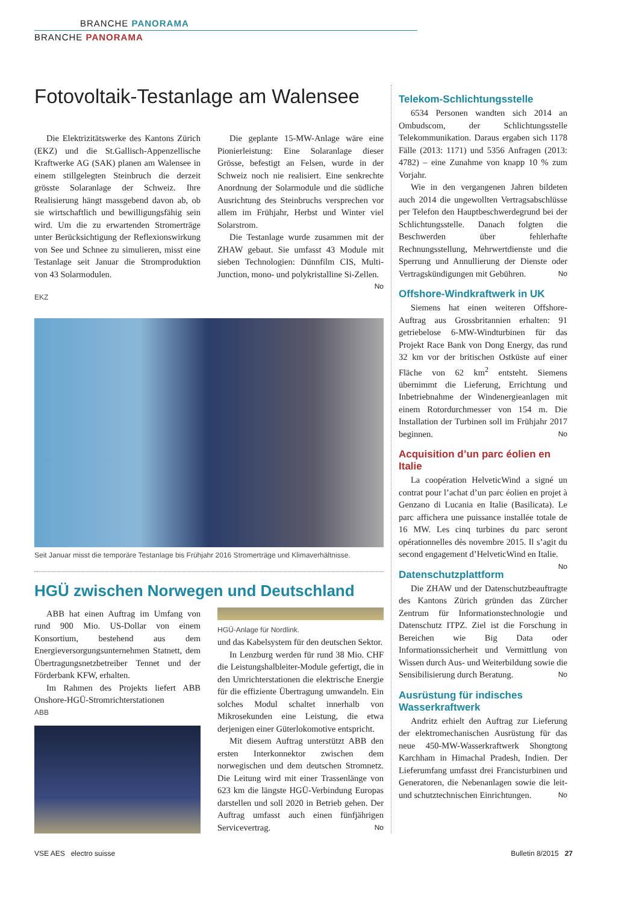BRANCHE PANORAMA
BRANCHE PANORAMA
Fotovoltaik-Testanlage am Walensee
Die Elektrizitätswerke des Kantons Zürich (EKZ) und die St.Gallisch-Appenzellische Kraftwerke AG (SAK) planen am Walensee in einem stillgelegten Steinbruch die derzeit grösste Solaranlage der Schweiz. Ihre Realisierung hängt massgebend davon ab, ob sie wirtschaftlich und bewilligungsfähig sein wird. Um die zu erwartenden Stromerträge unter Berücksichtigung der Reflexionswirkung von See und Schnee zu simulieren, misst eine Testanlage seit Januar die Stromproduktion von 43 Solarmodulen.
Die geplante 15-MW-Anlage wäre eine Pionierleistung: Eine Solaranlage dieser Grösse, befestigt an Felsen, wurde in der Schweiz noch nie realisiert. Eine senkrechte Anordnung der Solarmodule und die südliche Ausrichtung des Steinbruchs versprechen vor allem im Frühjahr, Herbst und Winter viel Solarstrom.
Die Testanlage wurde zusammen mit der ZHAW gebaut. Sie umfasst 43 Module mit sieben Technologien: Dünnfilm CIS, Multi-Junction, mono- und polykristalline Si-Zellen. No
EKZ
Seit Januar misst die temporäre Testanlage bis Frühjahr 2016 Stromerträge und Klimaverhältnisse.
HGÜ zwischen Norwegen und Deutschland
ABB hat einen Auftrag im Umfang von rund 900 Mio. US-Dollar von einem Konsortium, bestehend aus dem Energieversorgungsunternehmen Statnett, dem Übertragungsnetzbetreiber Tennet und der Förderbank KFW, erhalten.
Im Rahmen des Projekts liefert ABB Onshore-HGÜ-Stromrichterstationen
ABB
HGÜ-Anlage für Nordlink.
und das Kabelsystem für den deutschen Sektor.
In Lenzburg werden für rund 38 Mio. CHF die Leistungshalbleiter-Module gefertigt, die in den Umrichterstationen die elektrische Energie für die effiziente Übertragung umwandeln. Ein solches Modul schaltet innerhalb von Mikrosekunden eine Leistung, die etwa derjenigen einer Güterlokomotive entspricht.
Mit diesem Auftrag unterstützt ABB den ersten Interkonnektor zwischen dem norwegischen und dem deutschen Stromnetz. Die Leitung wird mit einer Trassenlänge von 623 km die längste HGÜ-Verbindung Europas darstellen und soll 2020 in Betrieb gehen. Der Auftrag umfasst auch einen fünfjährigen Servicevertrag. No
Telekom-Schlichtungsstelle
6534 Personen wandten sich 2014 an Ombudscom, der Schlichtungsstelle Telekommunikation. Daraus ergaben sich 1178 Fälle (2013: 1171) und 5356 Anfragen (2013: 4782) – eine Zunahme von knapp 10 % zum Vorjahr.
Wie in den vergangenen Jahren bildeten auch 2014 die ungewollten Vertragsabschlüsse per Telefon den Hauptbeschwerdegrund bei der Schlichtungsstelle. Danach folgten die Beschwerden über fehlerhafte Rechnungsstellung, Mehrwertdienste und die Sperrung und Annullierung der Dienste oder Vertragskündigungen mit Gebühren. No
Offshore-Windkraftwerk in UK
Siemens hat einen weiteren Offshore-Auftrag aus Grossbritannien erhalten: 91 getriebelose 6-MW-Windturbinen für das Projekt Race Bank von Dong Energy, das rund 32 km vor der britischen Ostküste auf einer Fläche von 62 km<sup>2</sup> entsteht. Siemens übernimmt die Lieferung, Errichtung und Inbetriebnahme der Windenergieanlagen mit einem Rotordurchmesser von 154 m. Die Installation der Turbinen soll im Frühjahr 2017 beginnen. No
Acquisition d’un parc éolien en Italie
La coopération HelveticWind a signé un contrat pour l’achat d’un parc éolien en projet à Genzano di Lucania en Italie (Basilicata). Le parc affichera une puissance installée totale de 16 MW. Les cinq turbines du parc seront opérationnelles dès novembre 2015. Il s’agit du second engagement d’HelveticWind en Italie. No
Datenschutzplattform
Die ZHAW und der Datenschutzbeauftragte des Kantons Zürich gründen das Zürcher Zentrum für Informationstechnologie und Datenschutz ITPZ. Ziel ist die Forschung in Bereichen wie Big Data oder Informationssicherheit und Vermittlung von Wissen durch Aus- und Weiterbildung sowie die Sensibilisierung durch Beratung. No
Ausrüstung für indisches Wasserkraftwerk
Andritz erhielt den Auftrag zur Lieferung der elektromechanischen Ausrüstung für das neue 450-MW-Wasserkraftwerk Shongtong Karchham in Himachal Pradesh, Indien. Der Lieferumfang umfasst drei Francisturbinen und Generatoren, die Nebenanlagen sowie die leit- und schutztechnischen Einrichtungen. No
VSE AES electro suisse Bulletin 8/2015 27